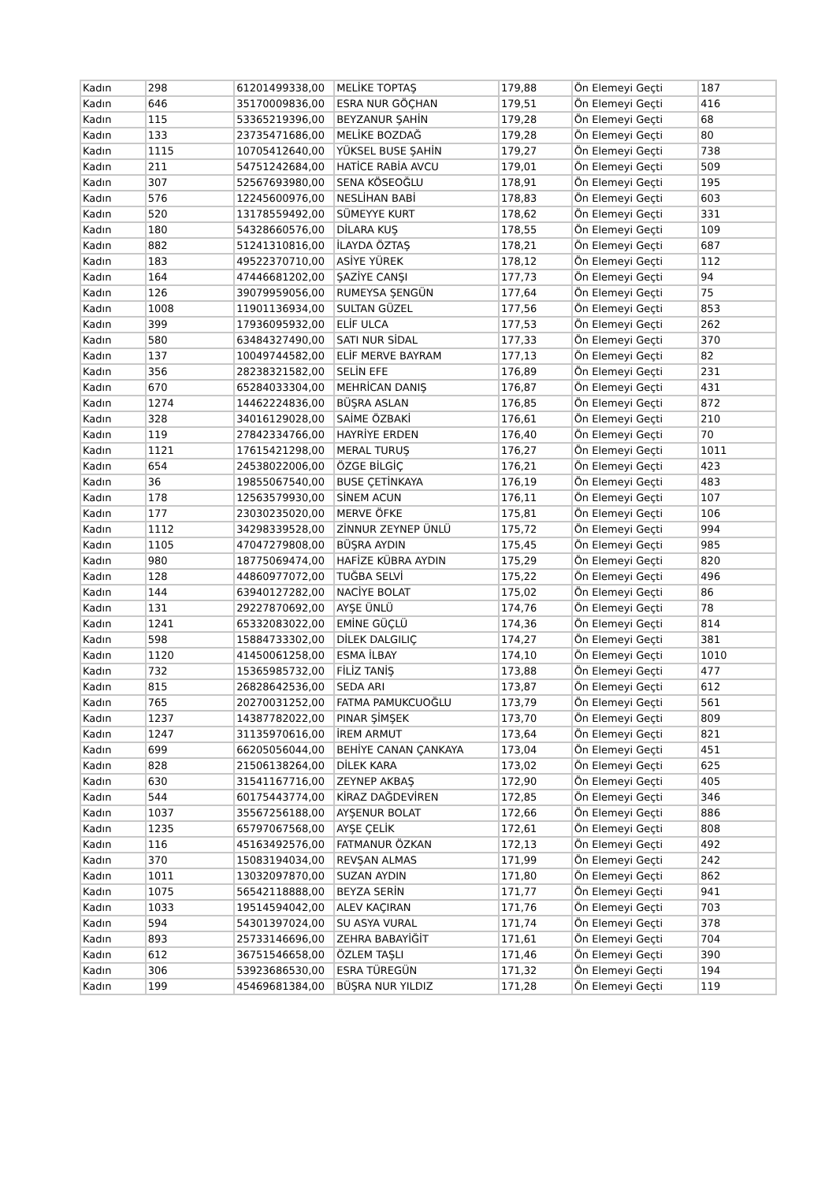| Kadın | 298 | 61201499338,00 | MELİKE TOPTAŞ | 179,88 | Ön Elemeyi Geçti | 187 |
| Kadın | 646 | 35170009836,00 | ESRA NUR GÖÇHAN | 179,51 | Ön Elemeyi Geçti | 416 |
| Kadın | 115 | 53365219396,00 | BEYZANUR ŞAHİN | 179,28 | Ön Elemeyi Geçti | 68 |
| Kadın | 133 | 23735471686,00 | MELİKE BOZDAĞ | 179,28 | Ön Elemeyi Geçti | 80 |
| Kadın | 1115 | 10705412640,00 | YÜKSEL BUSE ŞAHİN | 179,27 | Ön Elemeyi Geçti | 738 |
| Kadın | 211 | 54751242684,00 | HATİCE RABİA AVCU | 179,01 | Ön Elemeyi Geçti | 509 |
| Kadın | 307 | 52567693980,00 | SENA KÖSEOĞLU | 178,91 | Ön Elemeyi Geçti | 195 |
| Kadın | 576 | 12245600976,00 | NESLİHAN BABİ | 178,83 | Ön Elemeyi Geçti | 603 |
| Kadın | 520 | 13178559492,00 | SÜMEYYE KURT | 178,62 | Ön Elemeyi Geçti | 331 |
| Kadın | 180 | 54328660576,00 | DİLARA KUŞ | 178,55 | Ön Elemeyi Geçti | 109 |
| Kadın | 882 | 51241310816,00 | İLAYDA ÖZTAŞ | 178,21 | Ön Elemeyi Geçti | 687 |
| Kadın | 183 | 49522370710,00 | ASİYE YÜREK | 178,12 | Ön Elemeyi Geçti | 112 |
| Kadın | 164 | 47446681202,00 | ŞAZİYE CANŞI | 177,73 | Ön Elemeyi Geçti | 94 |
| Kadın | 126 | 39079959056,00 | RUMEYSA ŞENGÜN | 177,64 | Ön Elemeyi Geçti | 75 |
| Kadın | 1008 | 11901136934,00 | SULTAN GÜZEL | 177,56 | Ön Elemeyi Geçti | 853 |
| Kadın | 399 | 17936095932,00 | ELİF ULCA | 177,53 | Ön Elemeyi Geçti | 262 |
| Kadın | 580 | 63484327490,00 | SATI NUR SİDAL | 177,33 | Ön Elemeyi Geçti | 370 |
| Kadın | 137 | 10049744582,00 | ELİF MERVE BAYRAM | 177,13 | Ön Elemeyi Geçti | 82 |
| Kadın | 356 | 28238321582,00 | SELİN EFE | 176,89 | Ön Elemeyi Geçti | 231 |
| Kadın | 670 | 65284033304,00 | MEHRİCAN DANIŞ | 176,87 | Ön Elemeyi Geçti | 431 |
| Kadın | 1274 | 14462224836,00 | BÜŞRA ASLAN | 176,85 | Ön Elemeyi Geçti | 872 |
| Kadın | 328 | 34016129028,00 | SAİME ÖZBAKİ | 176,61 | Ön Elemeyi Geçti | 210 |
| Kadın | 119 | 27842334766,00 | HAYRİYE ERDEN | 176,40 | Ön Elemeyi Geçti | 70 |
| Kadın | 1121 | 17615421298,00 | MERAL TURUŞ | 176,27 | Ön Elemeyi Geçti | 1011 |
| Kadın | 654 | 24538022006,00 | ÖZGE BİLGİÇ | 176,21 | Ön Elemeyi Geçti | 423 |
| Kadın | 36 | 19855067540,00 | BUSE ÇETİNKAYA | 176,19 | Ön Elemeyi Geçti | 483 |
| Kadın | 178 | 12563579930,00 | SİNEM ACUN | 176,11 | Ön Elemeyi Geçti | 107 |
| Kadın | 177 | 23030235020,00 | MERVE ÖFKE | 175,81 | Ön Elemeyi Geçti | 106 |
| Kadın | 1112 | 34298339528,00 | ZİNNUR ZEYNEP ÜNLÜ | 175,72 | Ön Elemeyi Geçti | 994 |
| Kadın | 1105 | 47047279808,00 | BÜŞRA AYDIN | 175,45 | Ön Elemeyi Geçti | 985 |
| Kadın | 980 | 18775069474,00 | HAFİZE KÜBRA AYDIN | 175,29 | Ön Elemeyi Geçti | 820 |
| Kadın | 128 | 44860977072,00 | TUĞBA SELVİ | 175,22 | Ön Elemeyi Geçti | 496 |
| Kadın | 144 | 63940127282,00 | NACİYE BOLAT | 175,02 | Ön Elemeyi Geçti | 86 |
| Kadın | 131 | 29227870692,00 | AYŞE ÜNLÜ | 174,76 | Ön Elemeyi Geçti | 78 |
| Kadın | 1241 | 65332083022,00 | EMİNE GÜÇLÜ | 174,36 | Ön Elemeyi Geçti | 814 |
| Kadın | 598 | 15884733302,00 | DİLEK DALGILIÇ | 174,27 | Ön Elemeyi Geçti | 381 |
| Kadın | 1120 | 41450061258,00 | ESMA İLBAY | 174,10 | Ön Elemeyi Geçti | 1010 |
| Kadın | 732 | 15365985732,00 | FİLİZ TANİŞ | 173,88 | Ön Elemeyi Geçti | 477 |
| Kadın | 815 | 26828642536,00 | SEDA ARI | 173,87 | Ön Elemeyi Geçti | 612 |
| Kadın | 765 | 20270031252,00 | FATMA PAMUKCUOĞLU | 173,79 | Ön Elemeyi Geçti | 561 |
| Kadın | 1237 | 14387782022,00 | PINAR ŞİMŞEK | 173,70 | Ön Elemeyi Geçti | 809 |
| Kadın | 1247 | 31135970616,00 | İREM ARMUT | 173,64 | Ön Elemeyi Geçti | 821 |
| Kadın | 699 | 66205056044,00 | BEHİYE CANAN ÇANKAYA | 173,04 | Ön Elemeyi Geçti | 451 |
| Kadın | 828 | 21506138264,00 | DİLEK KARA | 173,02 | Ön Elemeyi Geçti | 625 |
| Kadın | 630 | 31541167716,00 | ZEYNEP AKBAŞ | 172,90 | Ön Elemeyi Geçti | 405 |
| Kadın | 544 | 60175443774,00 | KİRAZ DAĞDEVİREN | 172,85 | Ön Elemeyi Geçti | 346 |
| Kadın | 1037 | 35567256188,00 | AYŞENUR BOLAT | 172,66 | Ön Elemeyi Geçti | 886 |
| Kadın | 1235 | 65797067568,00 | AYŞE ÇELİK | 172,61 | Ön Elemeyi Geçti | 808 |
| Kadın | 116 | 45163492576,00 | FATMANUR ÖZKAN | 172,13 | Ön Elemeyi Geçti | 492 |
| Kadın | 370 | 15083194034,00 | REVŞAN ALMAS | 171,99 | Ön Elemeyi Geçti | 242 |
| Kadın | 1011 | 13032097870,00 | SUZAN AYDIN | 171,80 | Ön Elemeyi Geçti | 862 |
| Kadın | 1075 | 56542118888,00 | BEYZA SERİN | 171,77 | Ön Elemeyi Geçti | 941 |
| Kadın | 1033 | 19514594042,00 | ALEV KAÇIRAN | 171,76 | Ön Elemeyi Geçti | 703 |
| Kadın | 594 | 54301397024,00 | SU ASYA VURAL | 171,74 | Ön Elemeyi Geçti | 378 |
| Kadın | 893 | 25733146696,00 | ZEHRA BABAYİĞİT | 171,61 | Ön Elemeyi Geçti | 704 |
| Kadın | 612 | 36751546658,00 | ÖZLEM TAŞLI | 171,46 | Ön Elemeyi Geçti | 390 |
| Kadın | 306 | 53923686530,00 | ESRA TÜREGÜN | 171,32 | Ön Elemeyi Geçti | 194 |
| Kadın | 199 | 45469681384,00 | BÜŞRA NUR YILDIZ | 171,28 | Ön Elemeyi Geçti | 119 |